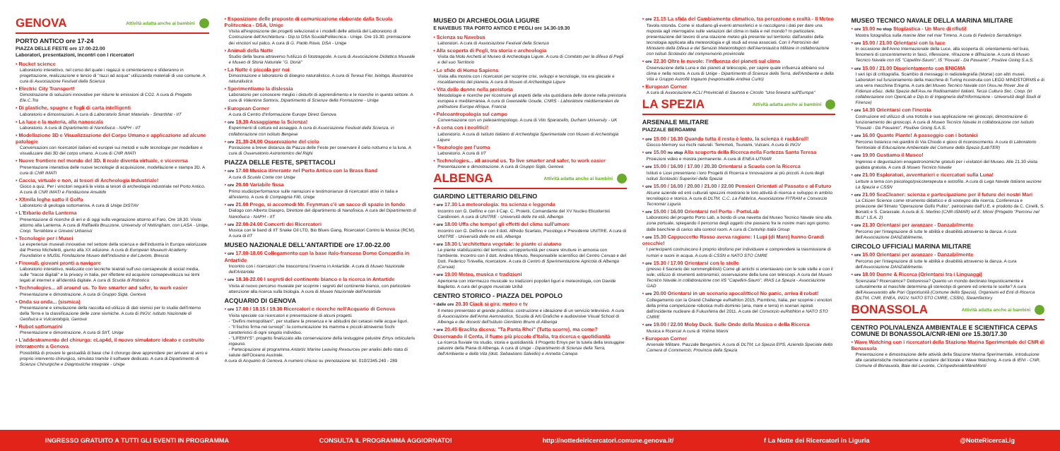GENOVA Attività adatta anche ai bambini
PORTO ANTICO ore 17-24
PIAZZA DELLE FESTE ore 17.00-22.00
Laboratori, presentazioni, incontri con i ricercatori
• Rocket science
Laboratorio interattivo, nel corso del quale i ragazzi si cimenteranno e sfideranno in progettazione, realizzazione e lancio di "razzi ad acqua" utilizzando materiali di uso comune. A cura di Associazione Festival della Scienza
• Electric City Transport!
Dimostrazione di soluzioni innovative per ridurre le emissioni di CO2. A cura di Progetto Ele.C.Tra
• Di plastiche, spugne e fogli di carta intelligenti
Laboratorio e dimostrazioni. A cura di Laboratorio Smart Materials - SmartMat - IIT
• La luce e la materia, alla nanoscala
Laboratorio. A cura di Dipartimento di Nanofisica - NAPH - IIT
• Modellazione 3D e Visualizzazione del Corpo Umano e applicazione ad alcune patologie
Conversazioni con ricercatori italiani ed europei sui metodi e sulle tecnologie per modellare e visualizzare dati 3D del corpo umano. A cura di CNR IMATI
• Nuove frontiere nel mondo del 3D. Il reale diventa virtuale, e viceversa
Presentazione interattiva delle nuove tecnologie di acquisizione, modellazione e stampa 3D. A cura di CNR IMATI
• Caccia, virtuale e non, ai tesori di Archeologia Industriale!
Gioco a quiz. Per i vincitori seguirà la visita ai tesori di archeologia industriale nel Porto Antico. A cura di CNR IMATI e Fondazione Ansaldo
• XXmila leghe sotto il Golfo
Laboratorio di geologia sottomarina. A cura di Unige DISTAV
• L'Erbario della Lanterna
Presentazione di ricerche di ieri e di oggi sulla vegetazione attorno al Faro. Ore 18.30: Visita attorno alla Lanterna. A cura di Raffaella Bruzzone, University of Nottingham, con LASA - Unige, Coop. TerraMare e Giovani Urbanisti
• Tecnologie per i Musei
Le esperienze museali innovative nel settore della scienza e dell'industria in Europa valorizzate dal Premio Micheletti, giunto alla XX edizione. A cura di European Museum Academy Foundation e MUSIL Fondazione Museo dell'Industria e del Lavoro, Brescia
• Firewall: giovani pronti a navigare
Laboratorio interattivo, realizzato con tecniche teatrali sull'uso consapevole di social media, sulle "tracce digitali" e la privacy in Italia, per riflettere ed acquisire consapevolezza sui temi legati al internet e all'identità digitale. A cura di Scuola di Robotica
• Technologies... all around us. To live smarter and safer, to work easier
Presentazione e dimostrazione. A cura di Gruppo Sigla, Genova
• Onda su onda... (sismica)
Presentazione e simulazione della raccolta ed utilizzo di dati sismici per lo studio dell'interno della Terra e la classificazione delle zone sismiche. A cura di INGV, Istituto Nazionale di Geofisica e Vulcanologia, Genova
• Robot sottomarini
Presentazione e dimostrazione. A cura di SIIT, Unige
• L'addestramento del chirurgo: eLap4d, il nuovo simulatore ideato e costruito interamente a Genova
Possibilità di provare le gestualità di base che il chirurgo deve apprendere per arrivare al vero e proprio intervento chirurgico, simulato tramite il software dedicato. A cura di Dipartimento di Scienze Chirurgiche e Diagnostiche Integrate - Unige
• Esposizione delle proposte di comunicazione elaborate dalla Scuola Politecnica - DSA, Unige
Visita all'esposizione dei progetti selezionati e i modelli delle attività del Laboratorio di Costruzione dell'Architettura - Dip.to DSA ScuolaPolitecnica - Unige. Ore 19.30: premiazione dei vincitori sul palco. A cura di G. Paolo Rava, DSA - Unige
• Animali della Notte
Studio della fauna attraverso l'utilizzo di fototrappole. A cura di Associazione Didattica Museale e Museo di Storia Naturale "G. Doria"
• La Notte è piccola per noi
Dimostrazione e laboratorio di disegno naturalistico. A cura di Teresa Fior, biologa, illustratrice naturalistica
• Sperimentiamo la dislessia
Laboratorio per conoscere meglio i disturbi di apprendimento e le ricerche in questo settore. A cura di Valentina Sartoris, Dipartimento di Scienze della Formazione - Unige
• European Corner
A cura di Centro d'Informazione Europe Direct Genova
• ore 19.30 Assaggiamo la Scienza!
Esperimenti di cottura ed assaggio. A cura di Associazione Festival della Scienza, in collaborazione con Istituto Bergese
• ore 21.30-24.00 Osservazione del cielo
Postazione a breve distanza da Piazza delle Feste per osservare il cielo notturno e la luna. A cura di Osservatorio Astronomico del Righi
PIAZZA DELLE FESTE, SPETTACOLI
• ore 17.00 Musica itinerante nel Porto Antico con la Brass Band
A cura di Scuola Conte con Unige
• ore 20.00 Variabile fissa
Primo studio/performance sulle narrazioni e testimonianze di ricercatori attivi in Italia e all'esterno. A cura di Compagnia Filò, Unige
• ore 21.00 Prego, si accomodi Mr. Feynman c'è un sacco di spazio in fondo
Dialogo con Alberto Diaspro, Direttore del dipartimento di Nanofisica. A cura del Dipartimento di Nanofisica - NAPH - IIT
• ore 22.00-24.00 Concerti dei Ricercatori
Musica con le band di IIT Snake Oil LTD, Bio Blues Gang, Ricercatori Contro la Musica (RCM). A cura di IIT
MUSEO NAZIONALE DELL'ANTARTIDE ore 17.00-22.00
• ore 17.00-18.00 Collegamento con la base italo-francese Dome Concordia in Antartide
Incontro con i ricercatori che trascorrono l'inverno in Antartide. A cura di Museo Nazionale dell'Antartide
• ore 18.30-22.00 I segreti del continente bianco e la ricerca in Antartide
Visita al nuovo percorso museale per scoprire i segreti del continente bianco, con particolare attenzione alla ricerca sulla biologia. A cura di Museo Nazionale dell'Antartide
ACQUARIO DI GENOVA
• ore 17.00 / 18.15 / 19.30 Ricercatori e ricerche nell'Acquario di Genova
Visita speciale coi ricercatori e presentazione di alcuni progetti:
- "Delfini metropolitani", per studiare la presenza e le abitudini dei cetacei nelle acque liguri.
- "Il fischio firma nei tursiopi": la comunicazione tra mamma e piccoli attraverso fischi caratteristici di ogni singolo individuo.
- "LIFEMYS": progetto finalizzato alla conservazione della testuggine palustre Emys orbicularis ingauna.
- Partecipazione al programma Antartic Marine Leaving Resources per analisi dello stato di salute dell'Oceano Australe.
A cura di Acquario di Genova. A numero chiuso su prenotazione tel. 010/2345.240 - 289
MUSEO DI ARCHEOLOGIA LIGURE
E NAVEBUS TRA PORTO ANTICO E PEGLI ore 14.30-19.30
• Scienza su Navebus
Laboratori. A cura di Associazione Festival della Scienza
• Alla scoperta di Pegli, tra storia e archeologia
Visita da Molo Archetti al Museo di Archeologia Ligure. A cura di Comitato per la difesa di Pegli e del suo Territorio
• Le sfide di Homo Sapiens
Visita alla mostra con i ricercatori per scoprire crisi, sviluppi e tecnologie, tra era glaciale e riscaldamento del pianeta. A cura di Museo di Archeologia Ligure
• Vita delle donne nella preistoria
Metodologie e ricerche per ricostruire gli aspetti della vita quotidiana delle donne nella preistoria europea e mediterranea. A cura di Gwenaëlle Goude, CNRS - Laboratoire méditerranéen de préhistoire Europe Afrique, Francia
• Paleoantropologia sul campo
Conversazione con un paleoantropologo. A cura di Vito Sparacello, Durham University - UK
• A cena con i neolitici!
Laboratorio. A cura di Istituto Italiano di Archeologia Sperimentale con Museo di Archeologia Ligure
• Tecnologie per l'uomo
Laboratorio. A cura di IIT
• Technologies... all around us. To live smarter and safer, to work easier
Presentazione e dimostrazione. A cura di Gruppo Sigla, Genova
ALBENGA Attività adatta anche ai bambini
GIARDINO LETTERARIO DELFINO
• ore 17.30 La meteorologia: tra scienza e leggenda
Incontro con G. Delfino e con il Cap. C. Proietti, Comandante del XV Nucleo Elicotteristi Carabinieri. A cura di UNITRE - Università delle tre età, Albenga
• ore 18.00 Uffa che tempo! gli effetti del clima sull'umore
Incontro con G. Delfino e con il dott. Alfredo Scarlato, Psicologo e Presidente UNITRE. A cura di UNITRE - Università delle tre età, Albenga
• ore 18.30 L'architettura vegetale: le piante ci aiutano
Le piante stabilizzatrici del territorio: un'opportunità per creare strutture in armonia con l'ambiente. Incontro con il dott. Andrea Minuto, Responsabile scientifico del Centro Cersaa e del Dott. Federico Tinivella, ricercatore. A cura di Centro di Sperimentazione Agricola di Albenga (Cersaa)
• ore 19.00 Meteo, musica e tradizioni
Apericena con intermezzo musicale su tradizioni popolari liguri e meteorologia, con Davide Baglietto. A cura del gruppo musicale Uribà
CENTRO STORICO - PIAZZA DEL POPOLO
• dalle ore 20.30 Ciack si gira: meteo e tv
Il meteo presentato al grande pubblico: costruzione e ideazione di un servizio televisivo. A cura di Associazione dell'Arma Aeronautica, Scuola di Arti Grafiche e audiovisive Visual School di Albenga e dei docenti dell'Istituto Giordano Bruno di Albenga
• ore 20.45 Eraclito diceva: "Ta Panta Rhei" (Tutto scorre), ma come? Osservando il Centa, il fiume più piccolo d'Italia, tra ricerca e quotidianità
La ricerca fluviale tra studio, storia e quotidianità: il Progetto Emys per la tutela della testuggine palustre della Piana di Albenga. A cura di Unige - Dipartimento di Scienze della Terra, dell'Ambiente e della Vita (dott. Sebastiano Salvidio) e Annetta Canepa
• ore 21.15 La sfida del Cambiamento climatico, tra percezione e realtà - Il Meteo
Tavola rotonda. Come si studiano gli eventi atmosferici e si raccolgono i dati per dare una risposta agli interrogativi sulle variazioni del clima in Italia e nel mondo? In particolare, presentazione del lavoro di una stazione meteo già presente sul territorio: dall'analisi della tecnologia applicata alla meteorologia e gli studi ad essa associati. Con il Patrocinio del Ministero della Difesa e del Servizio Meteorologico dell'Aeronautica Militare in collaborazione con Istituti Scolastici del comprensorio provinciale
• ore 22.30 Oltre le nuvole: l'influenza dei pianeti sul clima
Osservazione della Luna e dei pianeti al telescopio, per capire quale influenza abbiano sul clima e nella nostra. A cura di Unige - Dipartimento di Scienze della Terra, dell'Ambiente e della Vita e Gruppo Astrofili Ingauno (responsabile Andrea Curto)
• European Corner
A cura di Associazione ACLI Provinciali di Savona e Circolo "Una finestra sull'Europa"
LA SPEZIA Attività adatta anche ai bambini
ARSENALE MILITARE
PIAZZALE BERGAMINI
• ore 15.00 / 16.30 Quando tutto il resto è lento, la scienza è rock&roll!
Giocco-Memory sui rischi naturali: Terremoti, Tsunami, Vulcani. A cura di INGV
• ore 15.00 no stop Alla scoperta della Ricerca nella Fortezza Santa Teresa
Proiezioni video e mostra permanente. A cura di ENEA-UTMAR
• ore 15.00 / 16.00 / 17.00 / 20.30 Orientarsi a Scuola con la Ricerca
Istituti e Licei presentano i loro Progetti di Ricerca e Innovazione ai più piccoli. A cura degli Istituti Scolastici Superiori della Spezia
• ore 15.00 / 16.00 / 20.00 / 21.00 / 22.00 Pensieri Orientati al Passato e al Futuro
Alcune aziende ed enti culturali spezzini mostrano le loro attività di ricerca e sviluppo in ambito tecnologico e storico. A cura di DLTM, C.C. La Fabbrica, Associazione FITRAM e Consorzio Tecnomar Liguria
• ore 15.00 / 16.00 Orientarsi nel Porto - PortoLab
Laboratorio del progetto Porto Lab, a bordo di una navetta dal Museo Tecnico Navale sino alla zona portuale, spiegando il percorso degli oggetti che passano fra le nostre mani ogni giorno: dalle banchine di carico alla control room. A cura di Contship Italia Group
• ore 15.30 Cappuccetto Rosso aveva ragione: I Lupi (di Mare) hanno Grandi orecchie!
I partecipanti costruiscono il proprio idrofono per individuare e comprendere la trasmissione di rumori e suoni in acqua. A cura di CSSN e NATO STO CMRE
• ore 15.30 / 17.00 Orientarsi con le stelle
(presso il Sacrario dei sommergibilisti) Come gli antichi si orientavano con le sole stelle e con il sole; utilizzo di strumenti astronomici; osservazione della luna con telescopi. A cura del Museo Tecnico Navale in collaborazione con IIS "Capellini-Sauro", IRAS La Spezia - Associazione GAD
• ore 20.00 Orientarsi in un scenario apocalittico! No panic, arriva il robot!
Collegamento con la Grand Challenge euRathlon 2015, Piombino, Italia, per scoprire i vincitori della prima competizione robotica multi-dominio (aria, mare e terra) in scenari ispirati dall'incidente nucleare di Fukushima del 2011. A cura del Consorzio euRathlon e NATO STO CMRE
• ore 19.00 / 22.00 Moby Duck. Sulle Onde della Musica e della Ricerca
Musica e Ricerca! A cura di Yolima Marini
• European Corner
Arsenale Militare. Piazzale Bergamini. A cura di DLTM; La Spezia EPS, Azienda Speciale della Camera di Commercio; Provincia della Spezia
MUSEO TECNICO NAVALE DELLA MARINA MILITARE
• ore 15.00 no stop Stoplastica - Un Mare di rifiuti!
Mostra fotografica sulla marine litter nel mar Tirreno. A cura di Federico Serradimigni
• ore 15.00 / 21.00 Orientarsi con la luce
In occasione dell'Anno Internazionale della Luce, alla scoperta di: orientamento nel buio, fenomeni di concentramento in fasci, riflessione, rifrazione e diffrazione. A cura di Museo Tecnico Navale con IIS "Capellini-Sauro", IS "Fossati - Da Passano", Positive Going S.a.S.
• ore 15.00 / 21.00 Disorientamento con ENIGMA
I vari tipi di crittografia. Scambio di messaggi in radiotelegrafia (Morse) con altri musei. Laboratori sul funzionamento della macchina di Turing ricostruita con LEGO MINDSTORMS e di una vera macchina Enigma. A cura del Museo Tecnico Navale con l'Ass.ne Rover Joe di Fidenza eSez. della Spezia dell'Ass.ne Radioamatori Italiani, Terza Cultura Soc. Coop. (in collaborazione con OpenLab e Dip.to di Ingegneria dell'Informazione - Università degli Studi di Firenze)
• ore 14.30 Orientarsi con l'inerzia
Costruzione ed utilizzo di una trottola e sua applicazione nei giroscopi; dimostrazione di funzionamento dei giroscopi. A cura di Museo Tecnico Navale in collaborazione con Istituto "Fossati - Da Passano", Positive Going S.A.S.
• ore 16.00 Quante Piante! A passeggio con i botanici
Percorso botanico nei giardini di Via Chiodo e gioco di riconoscimento. A cura di Laboratorio Territoriale di Educazione Ambientale del Comune della Spezia (LabTER)
• ore 19.00 Gustiamo il Museo!
Ingresso e degustazioni enogastronomiche gratuiti per i visitatori del Museo. Alle 21.30 visita guidata gratuita. A cura di Museo Tecnico Navale
• ore 21.00 Esploratori, avventurieri e ricercatori sulla Luna!
Letture a tema con psicologo/psicoterapeuta e astrofilo. A cura di Lega Navale Italiana sezione La Spezia e CSSN
• ore 21.00 SeaCleaner: scienza e partecipazione per il futuro dei nostri Mari
La Citizen Science come strumento didattico e di sostegno alla ricerca. Conferenza e proiezione del filmato "Operazione Golfo Pulito", patrocinato dall'U.E. e prodotto da C. Cinelli, S. Bonatti e S. Carassale. A cura di S. Merlino (CNR-ISMAR) ed E. Mioni (Progetto "Percorsi nel BLU" I.S.A. 2)
• ore 21.30 Orientarsi per avanzare - Danzabilmente
Percorso per l'integrazione di tutte le abilità e disabilità attraverso la danza. A cura dell'Associazione DANZabilmente.
CIRCOLO UFFICIALI MARINA MILITARE
• ore 15.00 Orientarsi per avanzare - Danzabilmente
Percorso per l'integrazione di tutte le abilità e disabilità attraverso la danza. A cura dell'Associazione DANZabilmente.
• ore 18.00 Donne & Ricerca (Orientarsi tra i Linguaggi)
Scienziata? Ricercatrice? Dottoressa? Quanto un mondo declinato linguisticamente e culturalmente al maschile determina gli stereotipi di genere ed orienta le scelte? A cura dell'Assessorato alle Pari Opportunità (Comune della Spezia), Organismi ed Enti di Ricerca (DLTM, CNR, ENEA, INGV, NATO STO CMRE, CSSN), Steamfactory
BONASSOLA Attività adatta anche ai bambini
CENTRO POLIVALENZA AMBIENTALE E SCIENTIFICA CEPAS COMUNE DI BONASSOLA/CNR-IENI ore 15.30/17.30
• Wave Watching con i ricercatori della Stazione Marina Sperimentale del CNR di Bonassola
Presentazione e dimostrazione delle attività della Stazione Marina Sperimentale, introduzione alle caratteristiche meteomarine e costiere del litorale e Wave Watching. A cura di IENI - CNR, Comune di Bonassola, Baie del Levante, CiclopedonaleMareMonti
INGRESSO GRATUITO A TUTTI GLI EVENTI IN PROGRAMMA CONSULTA IL PROGRAMMA AGGIORNATO! http://nottedeiricercatori.comune.genova.it/ f La Notte dei Ricercatori in Liguria @NotteRicercaLig